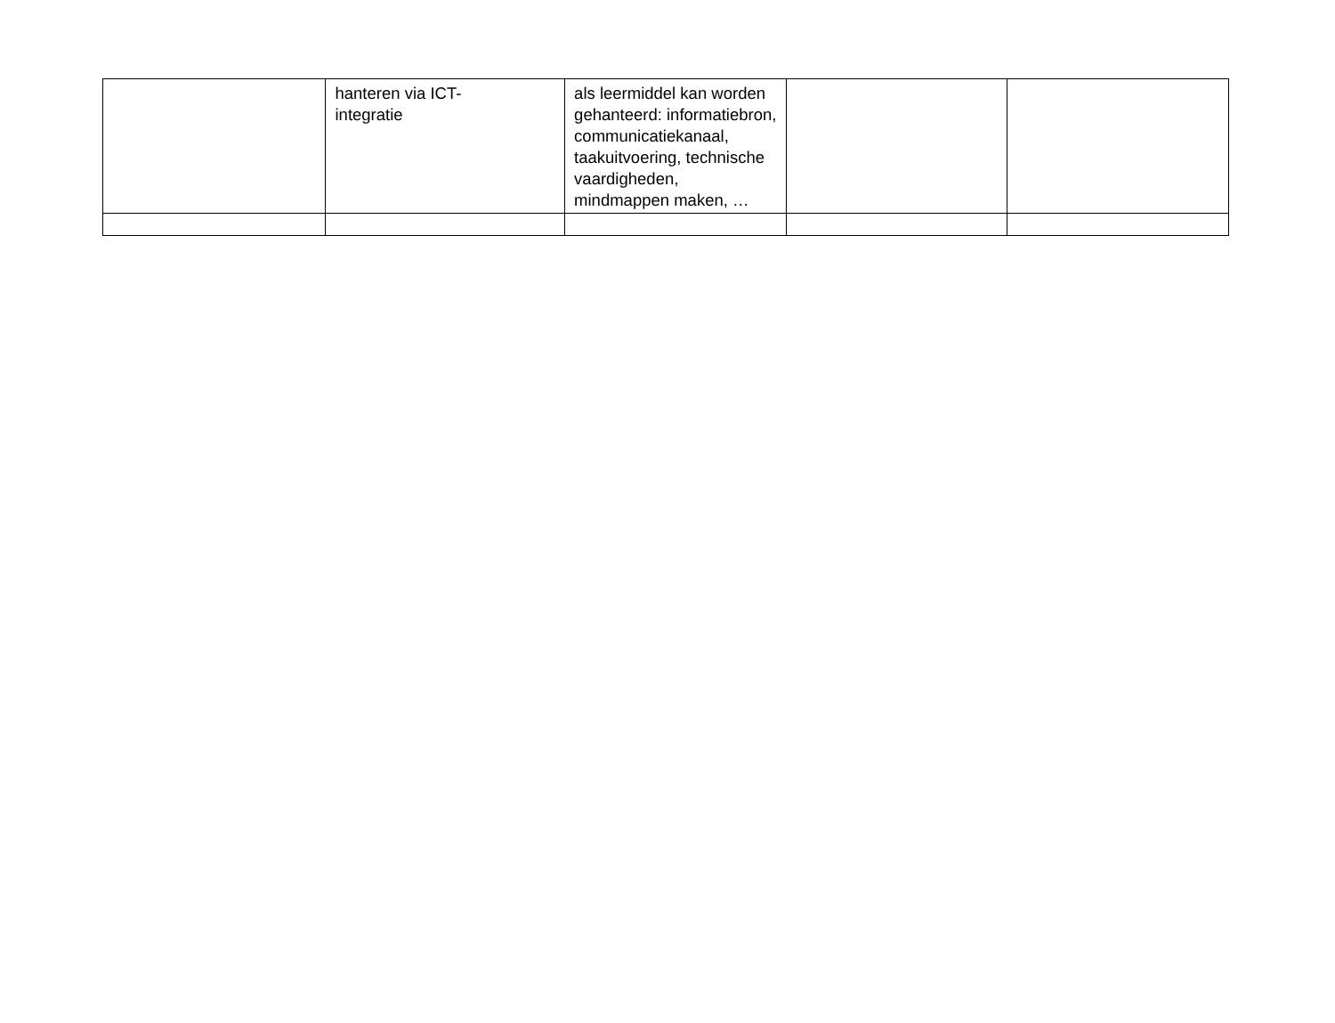| | hanteren via ICT- integratie | als leermiddel kan worden gehanteerd: informatiebron, communicatiekanaal, taakuitvoering, technische vaardigheden, mindmappen maken, … | | |